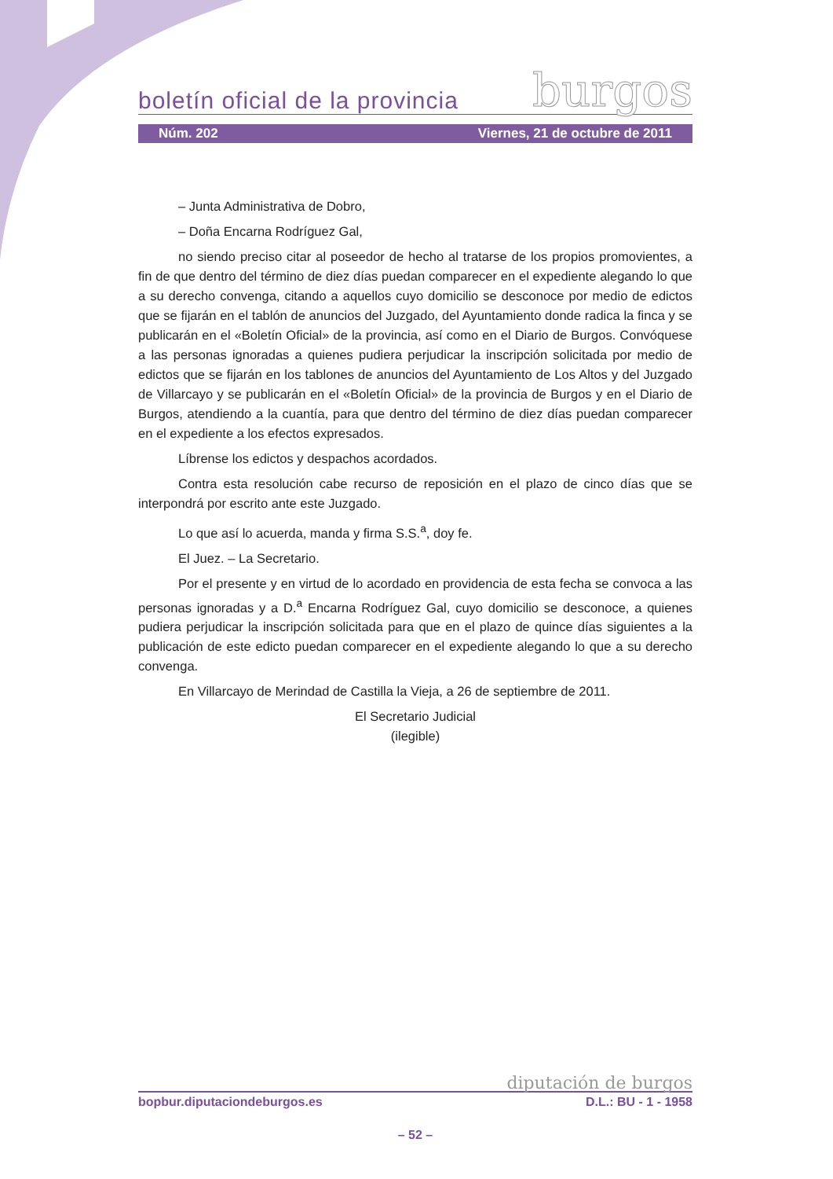boletín oficial de la provincia burgos
Núm. 202 Viernes, 21 de octubre de 2011
– Junta Administrativa de Dobro,
– Doña Encarna Rodríguez Gal,
no siendo preciso citar al poseedor de hecho al tratarse de los propios promovientes, a fin de que dentro del término de diez días puedan comparecer en el expediente alegando lo que a su derecho convenga, citando a aquellos cuyo domicilio se desconoce por medio de edictos que se fijarán en el tablón de anuncios del Juzgado, del Ayuntamiento donde radica la finca y se publicarán en el «Boletín Oficial» de la provincia, así como en el Diario de Burgos. Convóquese a las personas ignoradas a quienes pudiera perjudicar la inscripción solicitada por medio de edictos que se fijarán en los tablones de anuncios del Ayuntamiento de Los Altos y del Juzgado de Villarcayo y se publicarán en el «Boletín Oficial» de la provincia de Burgos y en el Diario de Burgos, atendiendo a la cuantía, para que dentro del término de diez días puedan comparecer en el expediente a los efectos expresados.
Líbrense los edictos y despachos acordados.
Contra esta resolución cabe recurso de reposición en el plazo de cinco días que se interpondrá por escrito ante este Juzgado.
Lo que así lo acuerda, manda y firma S.S.<sup>a</sup>, doy fe.
El Juez. – La Secretario.
Por el presente y en virtud de lo acordado en providencia de esta fecha se convoca a las personas ignoradas y a D.<sup>a</sup> Encarna Rodríguez Gal, cuyo domicilio se desconoce, a quienes pudiera perjudicar la inscripción solicitada para que en el plazo de quince días siguientes a la publicación de este edicto puedan comparecer en el expediente alegando lo que a su derecho convenga.
En Villarcayo de Merindad de Castilla la Vieja, a 26 de septiembre de 2011.
El Secretario Judicial
(ilegible)
diputación de burgos
bopbur.diputaciondeburgos.es D.L.: BU - 1 - 1958
– 52 –